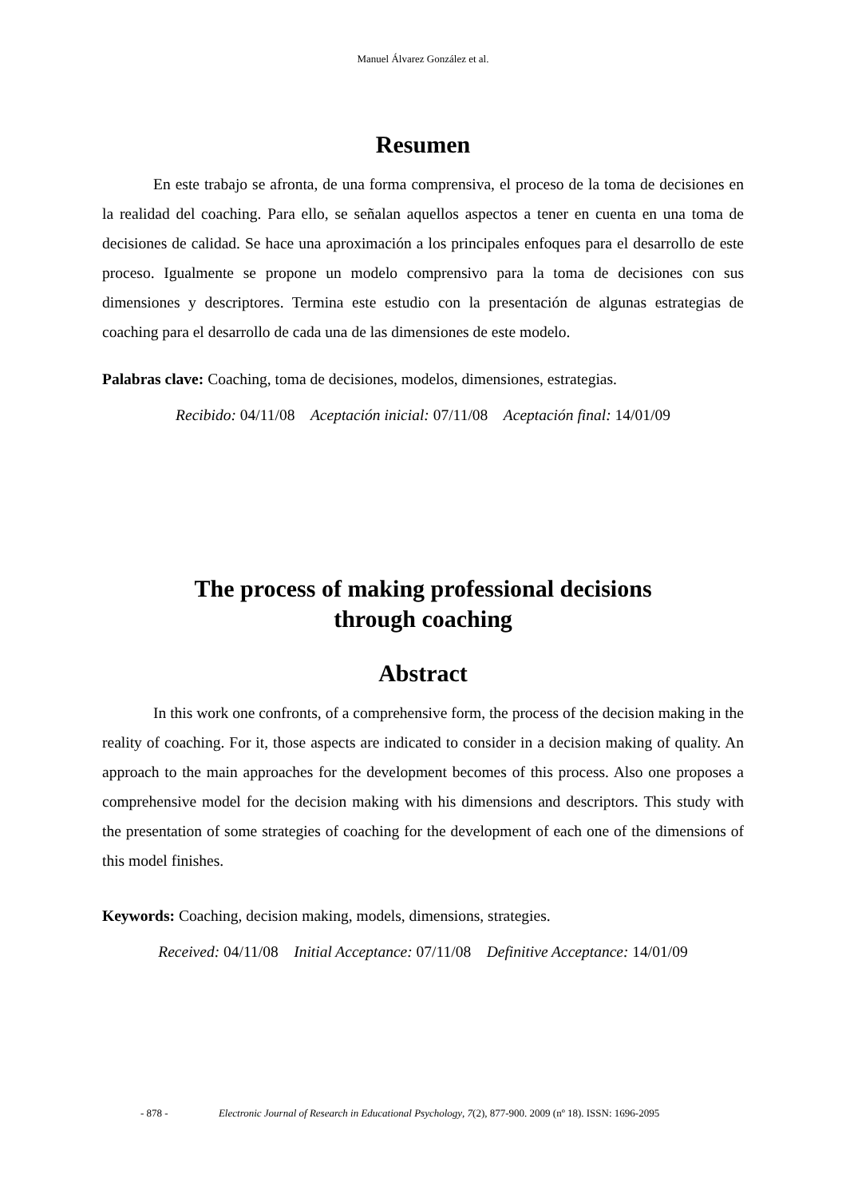Manuel Álvarez González et al.
Resumen
En este trabajo se afronta, de una forma comprensiva, el proceso de la toma de decisiones en la realidad del coaching. Para ello, se señalan aquellos aspectos a tener en cuenta en una toma de decisiones de calidad. Se hace una aproximación a los principales enfoques para el desarrollo de este proceso. Igualmente se propone un modelo comprensivo para la toma de decisiones con sus dimensiones y descriptores. Termina este estudio con la presentación de algunas estrategias de coaching para el desarrollo de cada una de las dimensiones de este modelo.
Palabras clave: Coaching, toma de decisiones, modelos, dimensiones, estrategias.
Recibido: 04/11/08 Aceptación inicial: 07/11/08 Aceptación final: 14/01/09
The process of making professional decisions
through coaching
Abstract
In this work one confronts, of a comprehensive form, the process of the decision making in the reality of coaching. For it, those aspects are indicated to consider in a decision making of quality. An approach to the main approaches for the development becomes of this process. Also one proposes a comprehensive model for the decision making with his dimensions and descriptors. This study with the presentation of some strategies of coaching for the development of each one of the dimensions of this model finishes.
Keywords: Coaching, decision making, models, dimensions, strategies.
Received: 04/11/08 Initial Acceptance: 07/11/08 Definitive Acceptance: 14/01/09
- 878 - Electronic Journal of Research in Educational Psychology, 7(2), 877-900. 2009 (nº 18). ISSN: 1696-2095